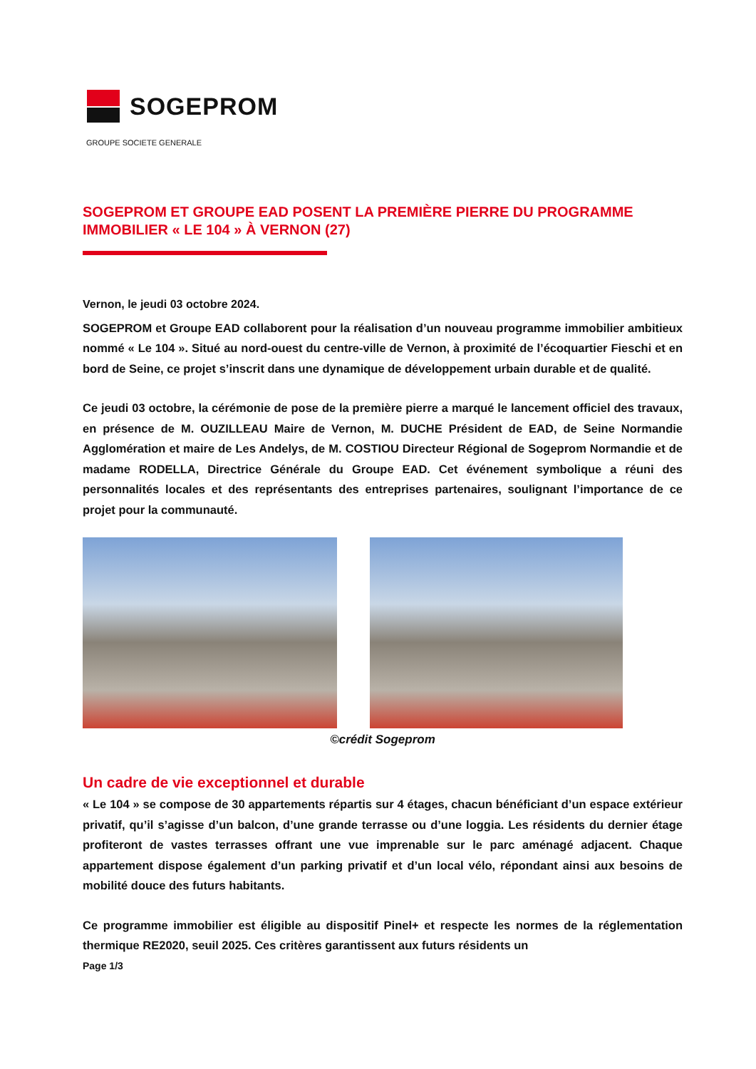SOGEPROM
GROUPE SOCIETE GENERALE
SOGEPROM ET GROUPE EAD POSENT LA PREMIÈRE PIERRE DU PROGRAMME IMMOBILIER « LE 104 » À VERNON (27)
Vernon, le jeudi 03 octobre 2024.
SOGEPROM et Groupe EAD collaborent pour la réalisation d’un nouveau programme immobilier ambitieux nommé « Le 104 ». Situé au nord-ouest du centre-ville de Vernon, à proximité de l’écoquartier Fieschi et en bord de Seine, ce projet s’inscrit dans une dynamique de développement urbain durable et de qualité.
Ce jeudi 03 octobre, la cérémonie de pose de la première pierre a marqué le lancement officiel des travaux, en présence de M. OUZILLEAU Maire de Vernon, M. DUCHE Président de EAD, de Seine Normandie Agglomération et maire de Les Andelys, de M. COSTIOU Directeur Régional de Sogeprom Normandie et de madame RODELLA, Directrice Générale du Groupe EAD. Cet événement symbolique a réuni des personnalités locales et des représentants des entreprises partenaires, soulignant l’importance de ce projet pour la communauté.
©crédit Sogeprom
Un cadre de vie exceptionnel et durable
« Le 104 » se compose de 30 appartements répartis sur 4 étages, chacun bénéficiant d’un espace extérieur privatif, qu’il s’agisse d’un balcon, d’une grande terrasse ou d’une loggia. Les résidents du dernier étage profiteront de vastes terrasses offrant une vue imprenable sur le parc aménagé adjacent. Chaque appartement dispose également d’un parking privatif et d’un local vélo, répondant ainsi aux besoins de mobilité douce des futurs habitants.
Ce programme immobilier est éligible au dispositif Pinel+ et respecte les normes de la réglementation thermique RE2020, seuil 2025. Ces critères garantissent aux futurs résidents un
Page 1/3